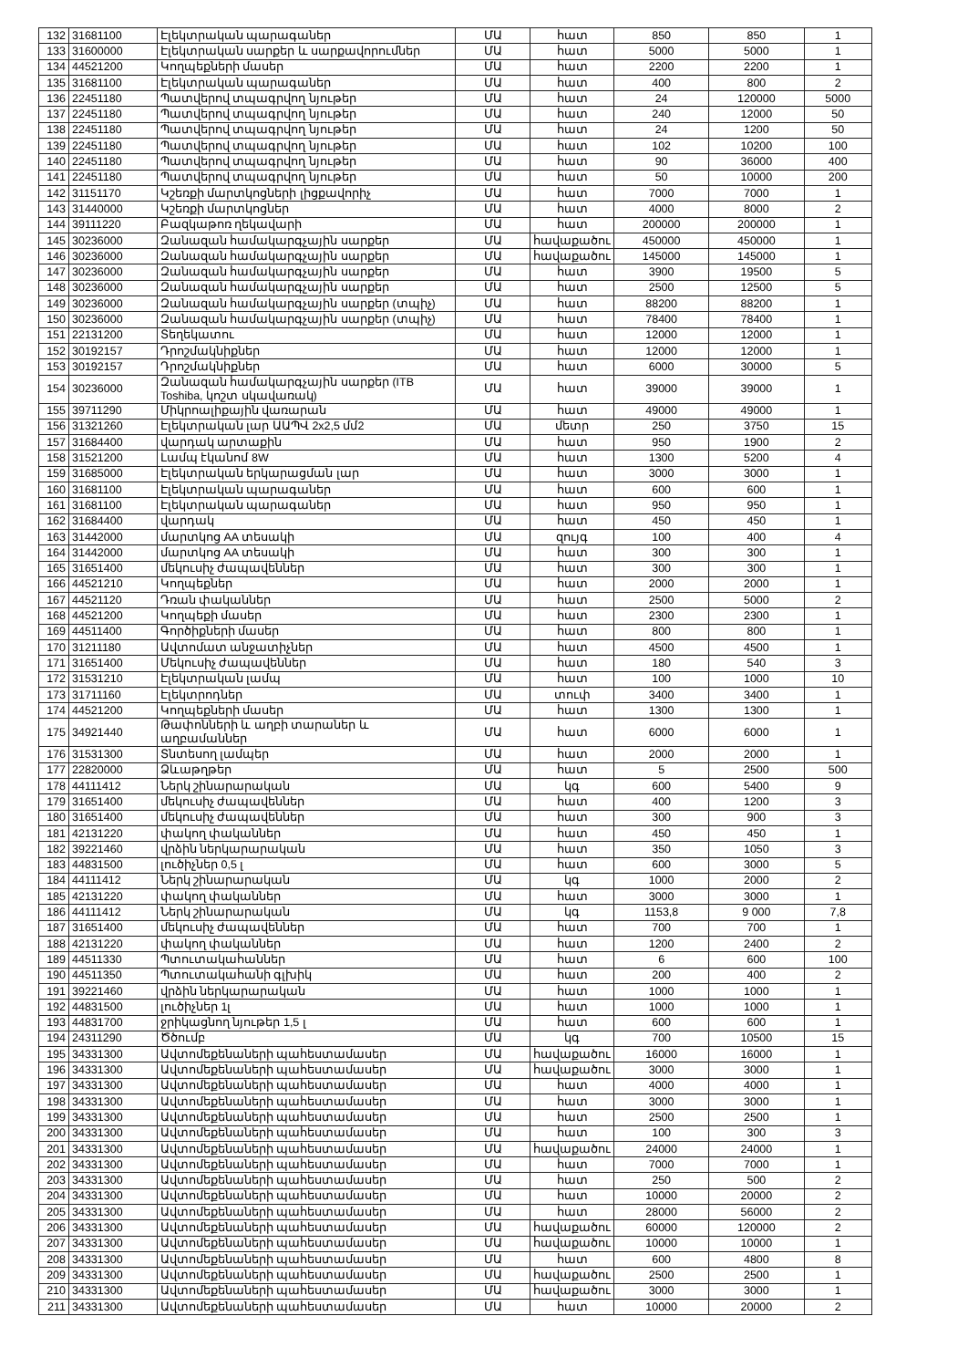| 132 | 31681100 | Էլեկտրական պարագաներ | ՄԱ | հատ | 850 | 850 | 1 |
| 133 | 31600000 | Էլեկտրական սարքեր և սարքավորումներ | ՄԱ | հատ | 5000 | 5000 | 1 |
| 134 | 44521200 | Կողպեքների մասեր | ՄԱ | հատ | 2200 | 2200 | 1 |
| 135 | 31681100 | Էլեկտրական պարագաներ | ՄԱ | հատ | 400 | 800 | 2 |
| 136 | 22451180 | Պատվերով տպագրվող նյութեր | ՄԱ | հատ | 24 | 120000 | 5000 |
| 137 | 22451180 | Պատվերով տպագրվող նյութեր | ՄԱ | հատ | 240 | 12000 | 50 |
| 138 | 22451180 | Պատվերով տպագրվող նյութեր | ՄԱ | հատ | 24 | 1200 | 50 |
| 139 | 22451180 | Պատվերով տպագրվող նյութեր | ՄԱ | հատ | 102 | 10200 | 100 |
| 140 | 22451180 | Պատվերով տպագրվող նյութեր | ՄԱ | հատ | 90 | 36000 | 400 |
| 141 | 22451180 | Պատվերով տպագրվող նյութեր | ՄԱ | հատ | 50 | 10000 | 200 |
| 142 | 31151170 | Կշեռքի մարտկոցների լիցքավորիչ | ՄԱ | հատ | 7000 | 7000 | 1 |
| 143 | 31440000 | Կշեռքի մարտկոցներ | ՄԱ | հատ | 4000 | 8000 | 2 |
| 144 | 39111220 | Բազկաթոռ ղեկավարի | ՄԱ | հատ | 200000 | 200000 | 1 |
| 145 | 30236000 | Զանազան համակարգչային սարքեր | ՄԱ | հավաքածու | 450000 | 450000 | 1 |
| 146 | 30236000 | Զանազան համակարգչային սարքեր | ՄԱ | հավաքածու | 145000 | 145000 | 1 |
| 147 | 30236000 | Զանազան համակարգչային սարքեր | ՄԱ | հատ | 3900 | 19500 | 5 |
| 148 | 30236000 | Զանազան համակարգչային սարքեր | ՄԱ | հատ | 2500 | 12500 | 5 |
| 149 | 30236000 | Զանազան համակարգչային սարքեր (տպիչ) | ՄԱ | հատ | 88200 | 88200 | 1 |
| 150 | 30236000 | Զանազան համակարգչային սարքեր (տպիչ) | ՄԱ | հատ | 78400 | 78400 | 1 |
| 151 | 22131200 | Տեղեկատու | ՄԱ | հատ | 12000 | 12000 | 1 |
| 152 | 30192157 | Դրոշմակնիքներ | ՄԱ | հատ | 12000 | 12000 | 1 |
| 153 | 30192157 | Դրոշմակնիքներ | ՄԱ | հատ | 6000 | 30000 | 5 |
| 154 | 30236000 | Զանազան համակարգչային սարքեր (ITB Toshiba, կոշտ սկավառակ) | ՄԱ | հատ | 39000 | 39000 | 1 |
| 155 | 39711290 | Միկրոալիքային վառարան | ՄԱ | հատ | 49000 | 49000 | 1 |
| 156 | 31321260 | Էլեկտրական լար ԱԱՊՎ 2x2,5 մմ2 | ՄԱ | մետր | 250 | 3750 | 15 |
| 157 | 31684400 | վարդակ արտաքին | ՄԱ | հատ | 950 | 1900 | 2 |
| 158 | 31521200 | Լամպ էկանոմ 8W | ՄԱ | հատ | 1300 | 5200 | 4 |
| 159 | 31685000 | Էլեկտրական երկարացման լար | ՄԱ | հատ | 3000 | 3000 | 1 |
| 160 | 31681100 | Էլեկտրական պարագաներ | ՄԱ | հատ | 600 | 600 | 1 |
| 161 | 31681100 | Էլեկտրական պարագաներ | ՄԱ | հատ | 950 | 950 | 1 |
| 162 | 31684400 | վարդակ | ՄԱ | հատ | 450 | 450 | 1 |
| 163 | 31442000 | մարտկոց AA տեսակի | ՄԱ | զույգ | 100 | 400 | 4 |
| 164 | 31442000 | մարտկոց AA տեսակի | ՄԱ | հատ | 300 | 300 | 1 |
| 165 | 31651400 | մեկուսիչ ժապավեններ | ՄԱ | հատ | 300 | 300 | 1 |
| 166 | 44521210 | Կողպեքներ | ՄԱ | հատ | 2000 | 2000 | 1 |
| 167 | 44521120 | Դռան փականներ | ՄԱ | հատ | 2500 | 5000 | 2 |
| 168 | 44521200 | Կողպեքի մասեր | ՄԱ | հատ | 2300 | 2300 | 1 |
| 169 | 44511400 | Գործիքների մասեր | ՄԱ | հատ | 800 | 800 | 1 |
| 170 | 31211180 | Ավտոմատ անջատիչներ | ՄԱ | հատ | 4500 | 4500 | 1 |
| 171 | 31651400 | Մեկուսիչ ժապավեններ | ՄԱ | հատ | 180 | 540 | 3 |
| 172 | 31531210 | Էլեկտրական լամպ | ՄԱ | հատ | 100 | 1000 | 10 |
| 173 | 31711160 | Էլեկտրոդներ | ՄԱ | տուփ | 3400 | 3400 | 1 |
| 174 | 44521200 | Կողպեքների մասեր | ՄԱ | հատ | 1300 | 1300 | 1 |
| 175 | 34921440 | Թափոնների և աղբի տարաներ և աղբամաններ | ՄԱ | հատ | 6000 | 6000 | 1 |
| 176 | 31531300 | Տնտեսող լամպեր | ՄԱ | հատ | 2000 | 2000 | 1 |
| 177 | 22820000 | Ձևաթղթեր | ՄԱ | հատ | 5 | 2500 | 500 |
| 178 | 44111412 | Ներկ շինարարական | ՄԱ | կգ | 600 | 5400 | 9 |
| 179 | 31651400 | մեկուսիչ ժապավեններ | ՄԱ | հատ | 400 | 1200 | 3 |
| 180 | 31651400 | մեկուսիչ ժապավեններ | ՄԱ | հատ | 300 | 900 | 3 |
| 181 | 42131220 | փակող փականներ | ՄԱ | հատ | 450 | 450 | 1 |
| 182 | 39221460 | վրձին ներկարարական | ՄԱ | հատ | 350 | 1050 | 3 |
| 183 | 44831500 | լուծիչներ 0,5 լ | ՄԱ | հատ | 600 | 3000 | 5 |
| 184 | 44111412 | Ներկ շինարարական | ՄԱ | կգ | 1000 | 2000 | 2 |
| 185 | 42131220 | փակող փականներ | ՄԱ | հատ | 3000 | 3000 | 1 |
| 186 | 44111412 | Ներկ շինարարական | ՄԱ | կգ | 1153,8 | 9 000 | 7,8 |
| 187 | 31651400 | մեկուսիչ ժապավեններ | ՄԱ | հատ | 700 | 700 | 1 |
| 188 | 42131220 | փակող փականներ | ՄԱ | հատ | 1200 | 2400 | 2 |
| 189 | 44511330 | Պտուտակահաններ | ՄԱ | հատ | 6 | 600 | 100 |
| 190 | 44511350 | Պտուտակահանի գլխիկ | ՄԱ | հատ | 200 | 400 | 2 |
| 191 | 39221460 | վրձին ներկարարական | ՄԱ | հատ | 1000 | 1000 | 1 |
| 192 | 44831500 | լուծիչներ 1լ | ՄԱ | հատ | 1000 | 1000 | 1 |
| 193 | 44831700 | ջրիկացնող նյութեր 1,5 լ | ՄԱ | հատ | 600 | 600 | 1 |
| 194 | 24311290 | Ծծումբ | ՄԱ | կգ | 700 | 10500 | 15 |
| 195 | 34331300 | Ավտոմեքենաների պահեստամասեր | ՄԱ | հավաքածու | 16000 | 16000 | 1 |
| 196 | 34331300 | Ավտոմեքենաների պահեստամասեր | ՄԱ | հավաքածու | 3000 | 3000 | 1 |
| 197 | 34331300 | Ավտոմեքենաների պահեստամասեր | ՄԱ | հատ | 4000 | 4000 | 1 |
| 198 | 34331300 | Ավտոմեքենաների պահեստամասեր | ՄԱ | հատ | 3000 | 3000 | 1 |
| 199 | 34331300 | Ավտոմեքենաների պահեստամասեր | ՄԱ | հատ | 2500 | 2500 | 1 |
| 200 | 34331300 | Ավտոմեքենաների պահեստամասեր | ՄԱ | հատ | 100 | 300 | 3 |
| 201 | 34331300 | Ավտոմեքենաների պահեստամասեր | ՄԱ | հավաքածու | 24000 | 24000 | 1 |
| 202 | 34331300 | Ավտոմեքենաների պահեստամասեր | ՄԱ | հատ | 7000 | 7000 | 1 |
| 203 | 34331300 | Ավտոմեքենաների պահեստամասեր | ՄԱ | հատ | 250 | 500 | 2 |
| 204 | 34331300 | Ավտոմեքենաների պահեստամասեր | ՄԱ | հատ | 10000 | 20000 | 2 |
| 205 | 34331300 | Ավտոմեքենաների պահեստամասեր | ՄԱ | հատ | 28000 | 56000 | 2 |
| 206 | 34331300 | Ավտոմեքենաների պահեստամասեր | ՄԱ | հավաքածու | 60000 | 120000 | 2 |
| 207 | 34331300 | Ավտոմեքենաների պահեստամասեր | ՄԱ | հավաքածու | 10000 | 10000 | 1 |
| 208 | 34331300 | Ավտոմեքենաների պահեստամասեր | ՄԱ | հատ | 600 | 4800 | 8 |
| 209 | 34331300 | Ավտոմեքենաների պահեստամասեր | ՄԱ | հավաքածու | 2500 | 2500 | 1 |
| 210 | 34331300 | Ավտոմեքենաների պահեստամասեր | ՄԱ | հավաքածու | 3000 | 3000 | 1 |
| 211 | 34331300 | Ավտոմեքենաների պահեստամասեր | ՄԱ | հատ | 10000 | 20000 | 2 |